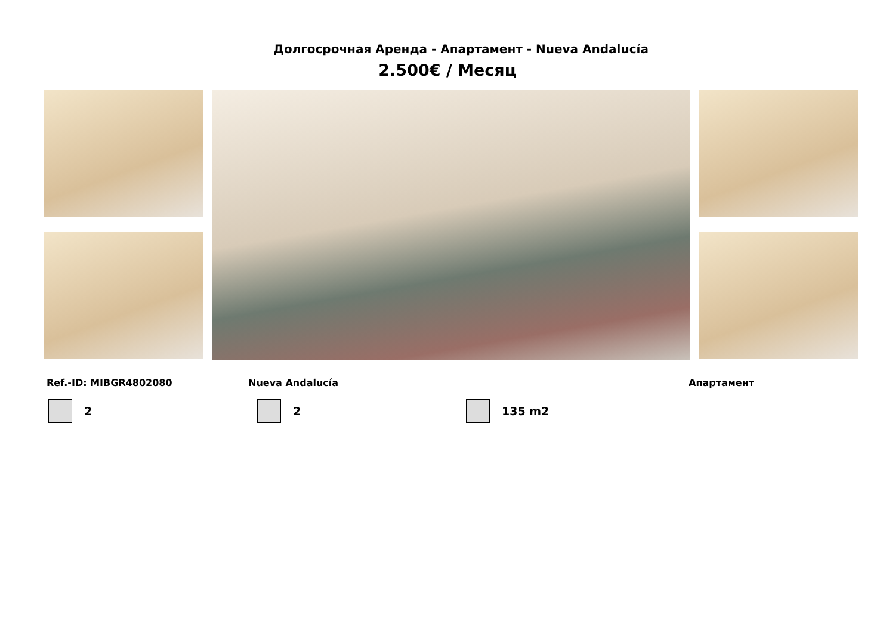Долгосрочная Аренда - Апартамент - Nueva Andalucía
2.500€ / Месяц
Ref.-ID: MIBGR4802080 Nueva Andalucía Апартамент
2 2 135 m2